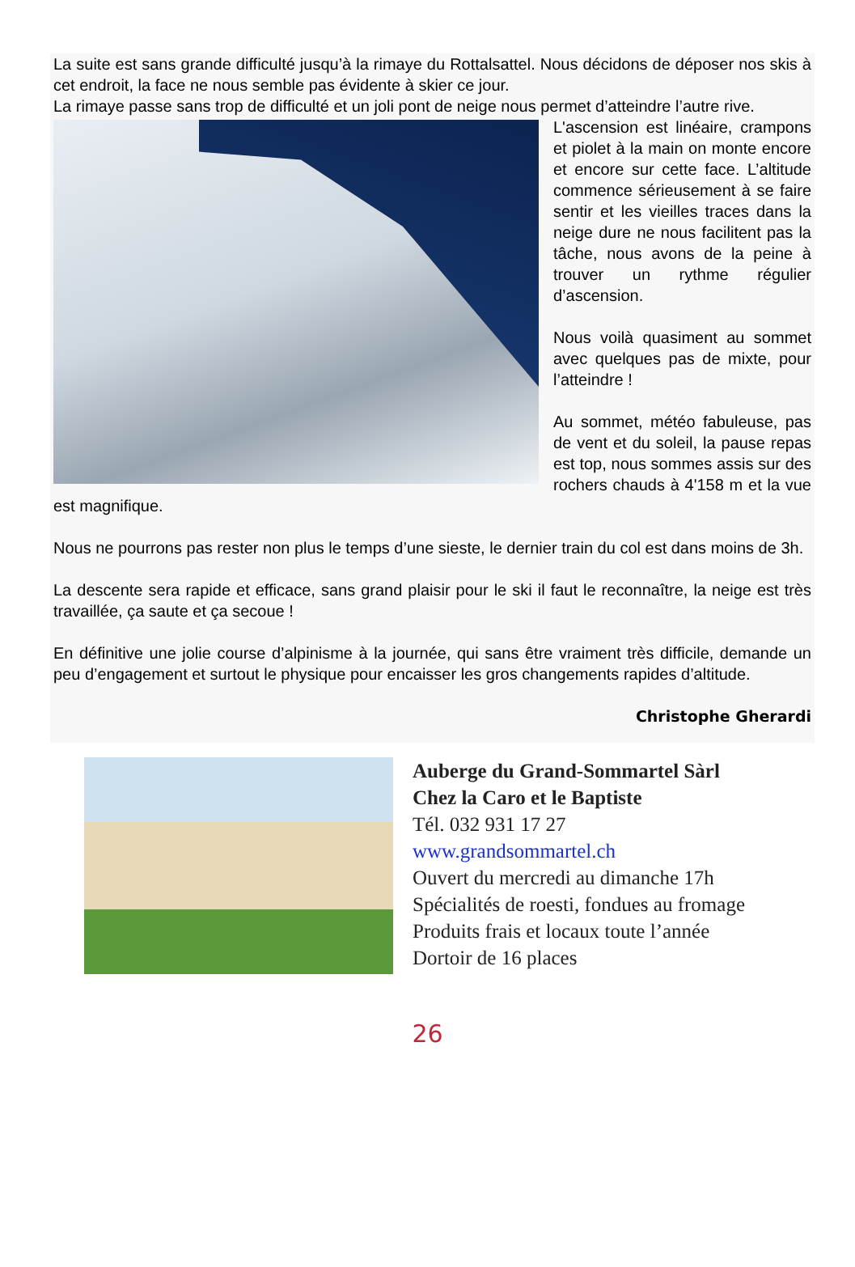La suite est sans grande difficulté jusqu’à la rimaye du Rottalsattel. Nous décidons de déposer nos skis à cet endroit, la face ne nous semble pas évidente à skier ce jour.
La rimaye passe sans trop de difficulté et un joli pont de neige nous permet d’atteindre l’autre rive.
L'ascension est linéaire, crampons et piolet à la main on monte encore et encore sur cette face. L’altitude commence sérieusement à se faire sentir et les vieilles traces dans la neige dure ne nous facilitent pas la tâche, nous avons de la peine à trouver un rythme régulier d’ascension.
Nous voilà quasiment au sommet avec quelques pas de mixte, pour l’atteindre !
Au sommet, météo fabuleuse, pas de vent et du soleil, la pause repas est top, nous sommes assis sur des rochers chauds à 4'158 m et la vue est magnifique.
Nous ne pourrons pas rester non plus le temps d’une sieste, le dernier train du col est dans moins de 3h.
La descente sera rapide et efficace, sans grand plaisir pour le ski il faut le reconnaître, la neige est très travaillée, ça saute et ça secoue !
En définitive une jolie course d’alpinisme à la journée, qui sans être vraiment très difficile, demande un peu d’engagement et surtout le physique pour encaisser les gros changements rapides d’altitude.
Christophe Gherardi
Auberge du Grand-Sommartel Sàrl
Chez la Caro et le Baptiste
Tél. 032 931 17 27
www.grandsommartel.ch
Ouvert du mercredi au dimanche 17h
Spécialités de roesti, fondues au fromage
Produits frais et locaux toute l’année
Dortoir de 16 places
26